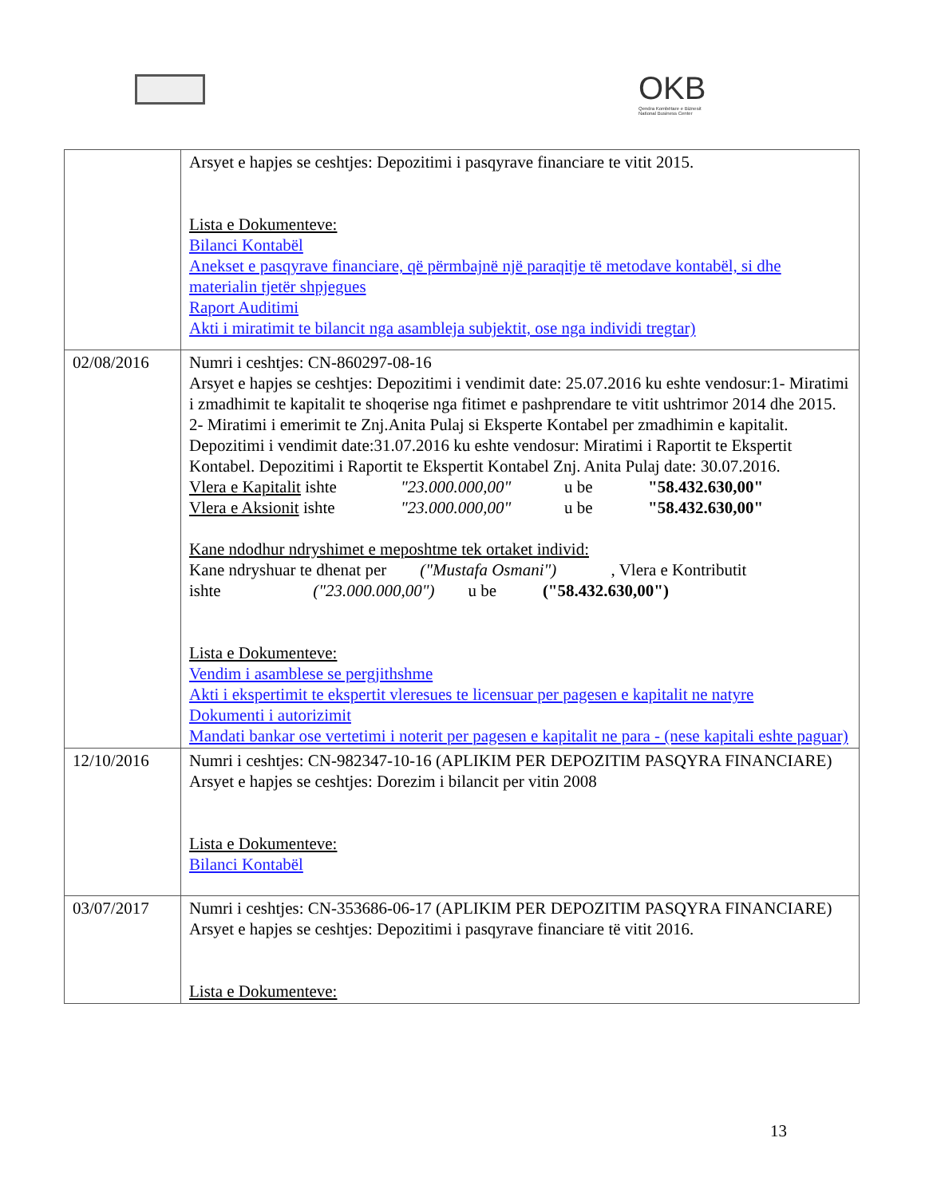OKB
Qendra Kombëtare e Biznesit
National Business Center
| | Arsyet e hapjes se ceshtjes: Depozitimi i pasqyrave financiare te vitit 2015. Lista e Dokumenteve: Bilanci Kontabël Anekset e pasqyrave financiare, që përmbajnë një paraqitje të metodave kontabël, si dhe materialin tjetër shpjegues Raport Auditimi Akti i miratimit te bilancit nga asambleja subjektit, ose nga individi tregtar) |
| 02/08/2016 | Numri i ceshtjes: CN-860297-08-16 Arsyet e hapjes se ceshtjes: Depozitimi i vendimit date: 25.07.2016 ku eshte vendosur:1- Miratimi i zmadhimit te kapitalit te shoqerise nga fitimet e pashprendare te vitit ushtrimor 2014 dhe 2015. 2- Miratimi i emerimit te Znj.Anita Pulaj si Eksperte Kontabel per zmadhimin e kapitalit. Depozitimi i vendimit date:31.07.2016 ku eshte vendosur: Miratimi i Raportit te Ekspertit Kontabel. Depozitimi i Raportit te Ekspertit Kontabel Znj. Anita Pulaj date: 30.07.2016. Vlera e Kapitalit ishte "23.000.000,00" u be "58.432.630,00" Vlera e Aksionit ishte "23.000.000,00" u be "58.432.630,00" Kane ndodhur ndryshimet e meposhtme tek ortaket individ: Kane ndryshuar te dhenat per ("Mustafa Osmani") , Vlera e Kontributit ishte ("23.000.000,00") u be ("58.432.630,00") Lista e Dokumenteve: Vendim i asamblese se pergjithshme Akti i ekspertimit te ekspertit vleresues te licensuar per pagesen e kapitalit ne natyre Dokumenti i autorizimit Mandati bankar ose vertetimi i noterit per pagesen e kapitalit ne para - (nese kapitali eshte paguar) |
| 12/10/2016 | Numri i ceshtjes: CN-982347-10-16 (APLIKIM PER DEPOZITIM PASQYRA FINANCIARE) Arsyet e hapjes se ceshtjes: Dorezim i bilancit per vitin 2008 Lista e Dokumenteve: Bilanci Kontabël |
| 03/07/2017 | Numri i ceshtjes: CN-353686-06-17 (APLIKIM PER DEPOZITIM PASQYRA FINANCIARE) Arsyet e hapjes se ceshtjes: Depozitimi i pasqyrave financiare të vitit 2016. Lista e Dokumenteve: |
13